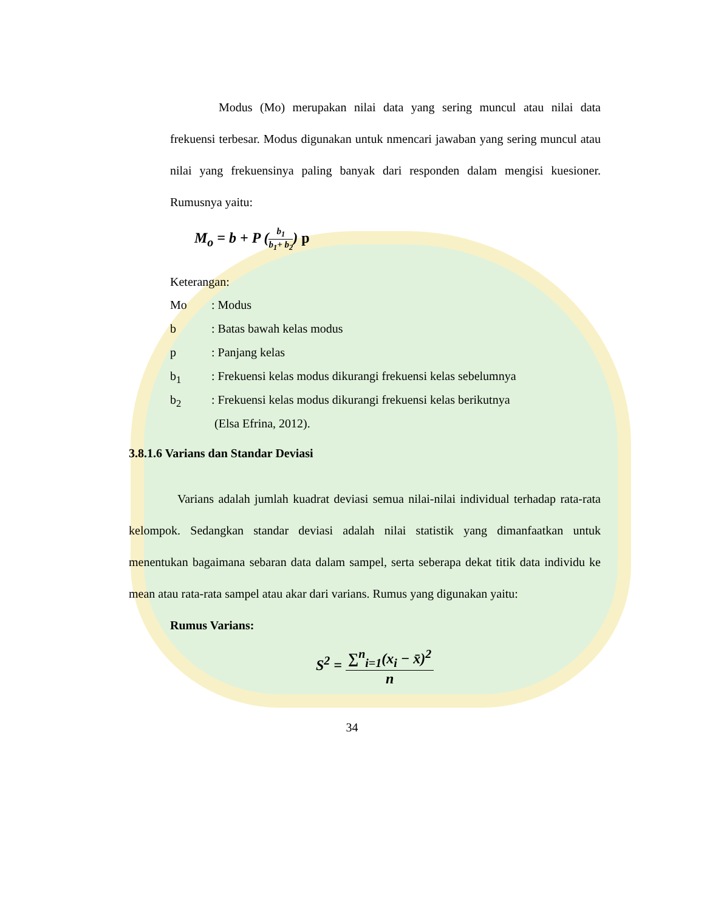Modus (Mo) merupakan nilai data yang sering muncul atau nilai data frekuensi terbesar. Modus digunakan untuk nmencari jawaban yang sering muncul atau nilai yang frekuensinya paling banyak dari responden dalam mengisi kuesioner. Rumusnya yaitu:
M<sub>o</sub> = b + P (b<sub>1</sub> b<sub>1</sub>+ b<sub>2</sub>) p
Keterangan:
| Mo | : Modus |
| b | : Batas bawah kelas modus |
| p | : Panjang kelas |
| b<sub>1</sub> | : Frekuensi kelas modus dikurangi frekuensi kelas sebelumnya |
| b<sub>2</sub> | : Frekuensi kelas modus dikurangi frekuensi kelas berikutnya |
| | (Elsa Efrina, 2012). |
3.8.1.6 Varians dan Standar Deviasi
Varians adalah jumlah kuadrat deviasi semua nilai-nilai individual terhadap rata-rata kelompok. Sedangkan standar deviasi adalah nilai statistik yang dimanfaatkan untuk menentukan bagaimana sebaran data dalam sampel, serta seberapa dekat titik data individu ke mean atau rata-rata sampel atau akar dari varians. Rumus yang digunakan yaitu:
Rumus Varians:
S<sup>2</sup> = ∑<sup>n</sup><sub>i=1</sub>(x<sub>i</sub> − x̄)<sup>2</sup> n
34